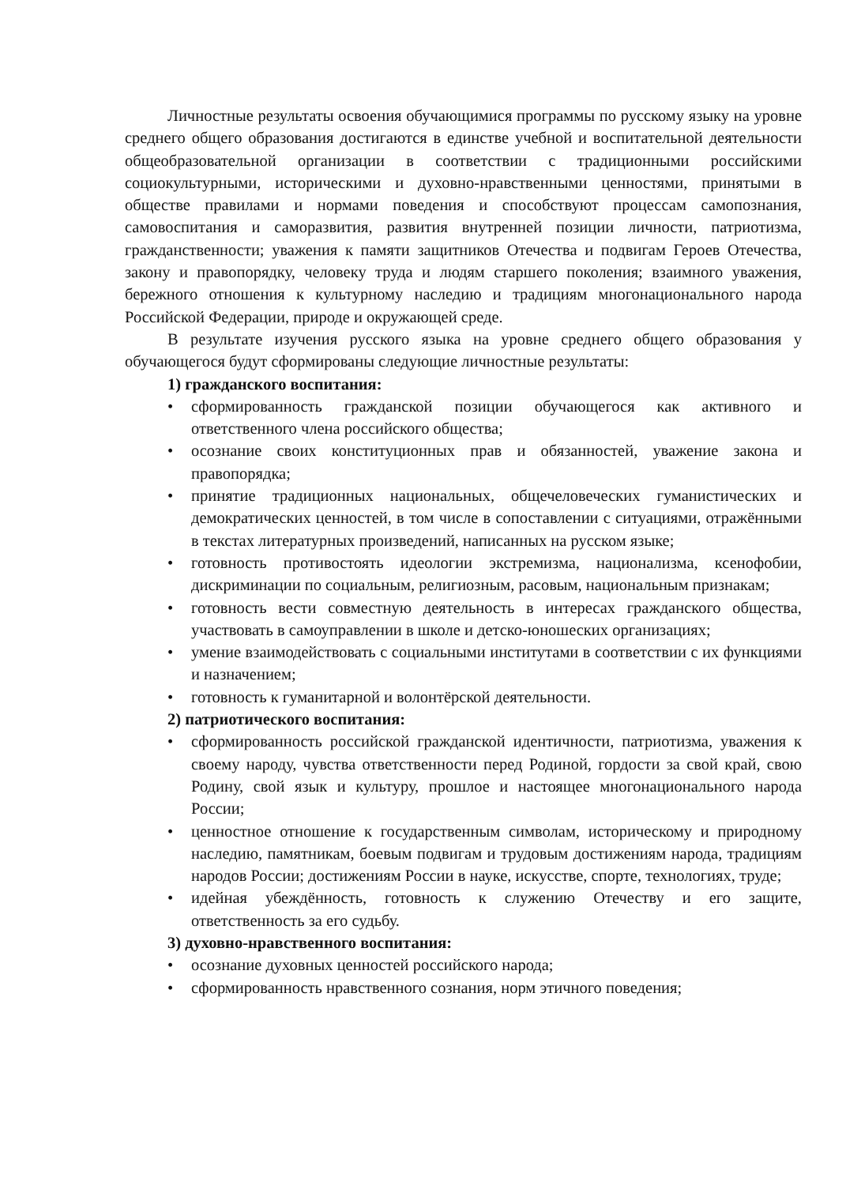Личностные результаты освоения обучающимися программы по русскому языку на уровне среднего общего образования достигаются в единстве учебной и воспитательной деятельности общеобразовательной организации в соответствии с традиционными российскими социокультурными, историческими и духовно-нравственными ценностями, принятыми в обществе правилами и нормами поведения и способствуют процессам самопознания, самовоспитания и саморазвития, развития внутренней позиции личности, патриотизма, гражданственности; уважения к памяти защитников Отечества и подвигам Героев Отечества, закону и правопорядку, человеку труда и людям старшего поколения; взаимного уважения, бережного отношения к культурному наследию и традициям многонационального народа Российской Федерации, природе и окружающей среде.
В результате изучения русского языка на уровне среднего общего образования у обучающегося будут сформированы следующие личностные результаты:
1) гражданского воспитания:
• сформированность гражданской позиции обучающегося как активного и ответственного члена российского общества;
• осознание своих конституционных прав и обязанностей, уважение закона и правопорядка;
• принятие традиционных национальных, общечеловеческих гуманистических и демократических ценностей, в том числе в сопоставлении с ситуациями, отражёнными в текстах литературных произведений, написанных на русском языке;
• готовность противостоять идеологии экстремизма, национализма, ксенофобии, дискриминации по социальным, религиозным, расовым, национальным признакам;
• готовность вести совместную деятельность в интересах гражданского общества, участвовать в самоуправлении в школе и детско-юношеских организациях;
• умение взаимодействовать с социальными институтами в соответствии с их функциями и назначением;
• готовность к гуманитарной и волонтёрской деятельности.
2) патриотического воспитания:
• сформированность российской гражданской идентичности, патриотизма, уважения к своему народу, чувства ответственности перед Родиной, гордости за свой край, свою Родину, свой язык и культуру, прошлое и настоящее многонационального народа России;
• ценностное отношение к государственным символам, историческому и природному наследию, памятникам, боевым подвигам и трудовым достижениям народа, традициям народов России; достижениям России в науке, искусстве, спорте, технологиях, труде;
• идейная убеждённость, готовность к служению Отечеству и его защите, ответственность за его судьбу.
3) духовно-нравственного воспитания:
• осознание духовных ценностей российского народа;
• сформированность нравственного сознания, норм этичного поведения;